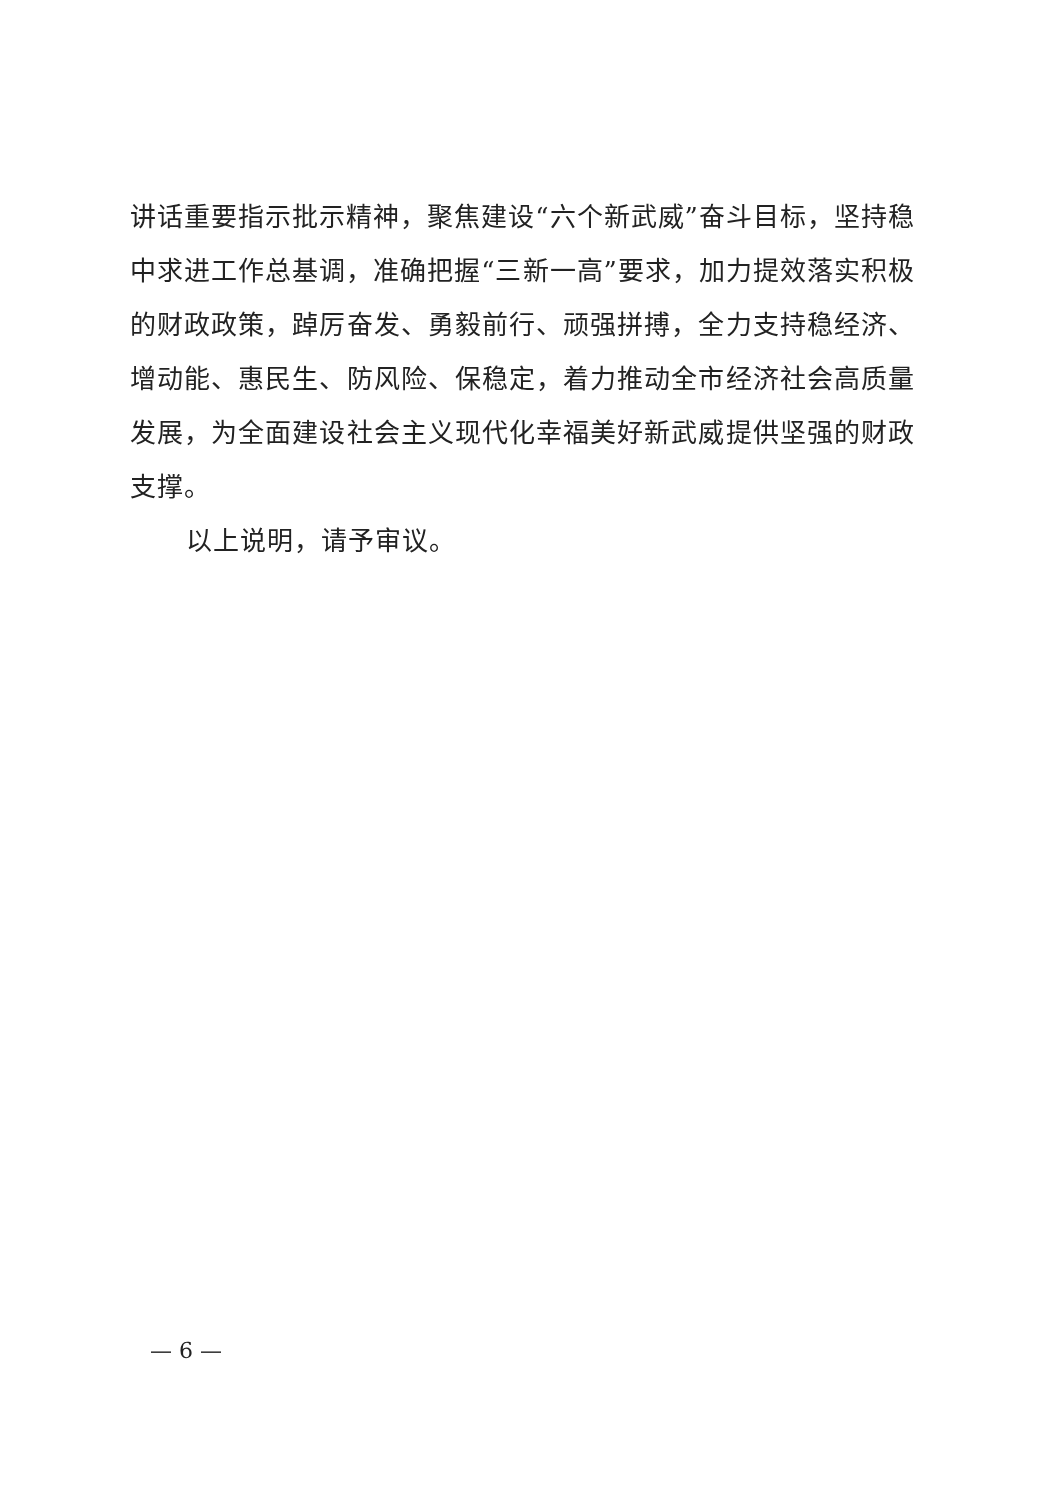讲话重要指示批示精神，聚焦建设“六个新武威”奋斗目标，坚持稳中求进工作总基调，准确把握“三新一高”要求，加力提效落实积极的财政政策，踔厉奋发、勇毅前行、顽强拼搏，全力支持稳经济、增动能、惠民生、防风险、保稳定，着力推动全市经济社会高质量发展，为全面建设社会主义现代化幸福美好新武威提供坚强的财政支撑。
以上说明，请予审议。
— 6 —